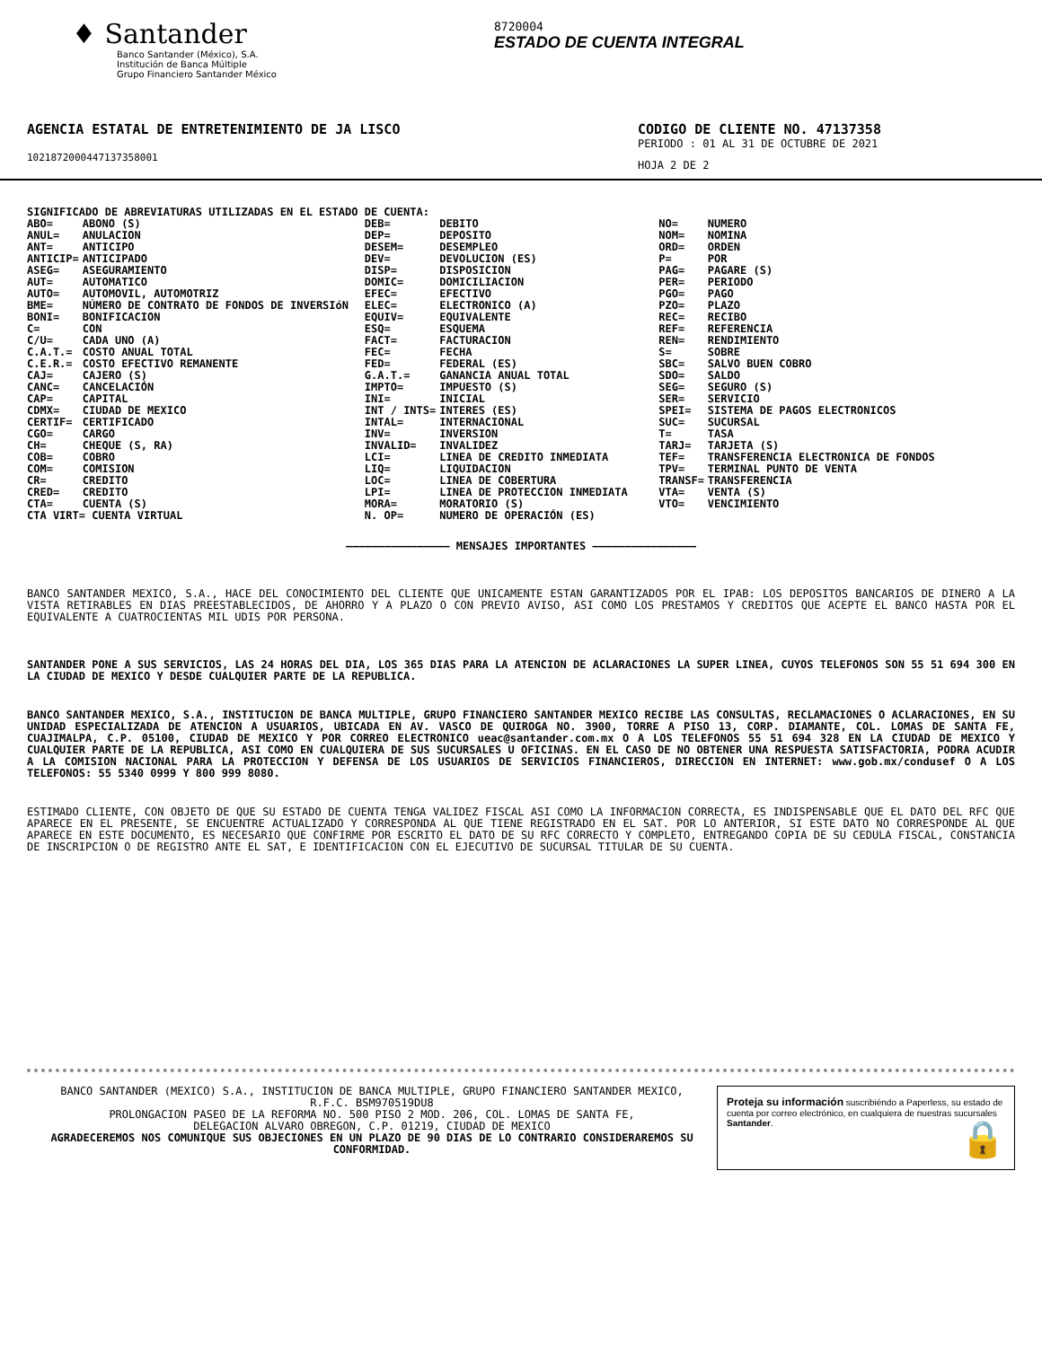♦ Santander
Banco Santander (México), S.A.
Institución de Banca Múltiple
Grupo Financiero Santander México
8720004
ESTADO DE CUENTA INTEGRAL
AGENCIA ESTATAL DE ENTRETENIMIENTO DE JA LISCO
10218720004471373580​01
CODIGO DE CLIENTE NO. 47137358
PERIODO : 01 AL 31 DE OCTUBRE DE 2021
HOJA 2 DE 2
SIGNIFICADO DE ABREVIATURAS UTILIZADAS EN EL ESTADO DE CUENTA:
| ABO= | ABONO (S) | DEB= | DEBITO | NO= | NUMERO |
| ANUL= | ANULACION | DEP= | DEPOSITO | NOM= | NOMINA |
| ANT= | ANTICIPO | DESEM= | DESEMPLEO | ORD= | ORDEN |
| ANTICIP= | ANTICIPADO | DEV= | DEVOLUCION (ES) | P= | POR |
| ASEG= | ASEGURAMIENTO | DISP= | DISPOSICION | PAG= | PAGARE (S) |
| AUT= | AUTOMATICO | DOMIC= | DOMICILIACION | PER= | PERIODO |
| AUTO= | AUTOMOVIL, AUTOMOTRIZ | EFEC= | EFECTIVO | PGO= | PAGO |
| BME= | NÚMERO DE CONTRATO DE FONDOS DE INVERSIóN | ELEC= | ELECTRONICO (A) | PZO= | PLAZO |
| BONI= | BONIFICACION | EQUIV= | EQUIVALENTE | REC= | RECIBO |
| C= | CON | ESQ= | ESQUEMA | REF= | REFERENCIA |
| C/U= | CADA UNO (A) | FACT= | FACTURACION | REN= | RENDIMIENTO |
| C.A.T.= | COSTO ANUAL TOTAL | FEC= | FECHA | S= | SOBRE |
| C.E.R.= | COSTO EFECTIVO REMANENTE | FED= | FEDERAL (ES) | SBC= | SALVO BUEN COBRO |
| CAJ= | CAJERO (S) | G.A.T.= | GANANCIA ANUAL TOTAL | SDO= | SALDO |
| CANC= | CANCELACIÓN | IMPTO= | IMPUESTO (S) | SEG= | SEGURO (S) |
| CAP= | CAPITAL | INI= | INICIAL | SER= | SERVICIO |
| CDMX= | CIUDAD DE MEXICO | INT / INTS= | INTERES (ES) | SPEI= | SISTEMA DE PAGOS ELECTRONICOS |
| CERTIF= | CERTIFICADO | INTAL= | INTERNACIONAL | SUC= | SUCURSAL |
| CGO= | CARGO | INV= | INVERSION | T= | TASA |
| CH= | CHEQUE (S, RA) | INVALID= | INVALIDEZ | TARJ= | TARJETA (S) |
| COB= | COBRO | LCI= | LINEA DE CREDITO INMEDIATA | TEF= | TRANSFERENCIA ELECTRONICA DE FONDOS |
| COM= | COMISION | LIQ= | LIQUIDACION | TPV= | TERMINAL PUNTO DE VENTA |
| CR= | CREDITO | LOC= | LINEA DE COBERTURA | TRANSF= | TRANSFERENCIA |
| CRED= | CREDITO | LPI= | LINEA DE PROTECCION INMEDIATA | VTA= | VENTA (S) |
| CTA= | CUENTA (S) | MORA= | MORATORIO (S) | VTO= | VENCIMIENTO |
| CTA VIRT= CUENTA VIRTUAL | | N. OP= | NUMERO DE OPERACIÓN (ES) | | |
———————————————— MENSAJES IMPORTANTES ————————————————
BANCO SANTANDER MEXICO, S.A., HACE DEL CONOCIMIENTO DEL CLIENTE QUE UNICAMENTE ESTAN GARANTIZADOS POR EL IPAB: LOS DEPOSITOS BANCARIOS DE DINERO A LA VISTA RETIRABLES EN DIAS PREESTABLECIDOS, DE AHORRO Y A PLAZO O CON PREVIO AVISO, ASI COMO LOS PRESTAMOS Y CREDITOS QUE ACEPTE EL BANCO HASTA POR EL EQUIVALENTE A CUATROCIENTAS MIL UDIS POR PERSONA.
SANTANDER PONE A SUS SERVICIOS, LAS 24 HORAS DEL DIA, LOS 365 DIAS PARA LA ATENCION DE ACLARACIONES LA SUPER LINEA, CUYOS TELEFONOS SON 55 51 694 300 EN LA CIUDAD DE MEXICO Y DESDE CUALQUIER PARTE DE LA REPUBLICA.
BANCO SANTANDER MEXICO, S.A., INSTITUCION DE BANCA MULTIPLE, GRUPO FINANCIERO SANTANDER MEXICO RECIBE LAS CONSULTAS, RECLAMACIONES O ACLARACIONES, EN SU UNIDAD ESPECIALIZADA DE ATENCION A USUARIOS, UBICADA EN AV. VASCO DE QUIROGA NO. 3900, TORRE A PISO 13, CORP. DIAMANTE, COL. LOMAS DE SANTA FE, CUAJIMALPA, C.P. 05100, CIUDAD DE MEXICO Y POR CORREO ELECTRONICO ueac@santander.com.mx O A LOS TELEFONOS 55 51 694 328 EN LA CIUDAD DE MEXICO Y CUALQUIER PARTE DE LA REPUBLICA, ASI COMO EN CUALQUIERA DE SUS SUCURSALES U OFICINAS. EN EL CASO DE NO OBTENER UNA RESPUESTA SATISFACTORIA, PODRA ACUDIR A LA COMISION NACIONAL PARA LA PROTECCION Y DEFENSA DE LOS USUARIOS DE SERVICIOS FINANCIEROS, DIRECCION EN INTERNET: www.gob.mx/condusef O A LOS TELEFONOS: 55 5340 0999 Y 800 999 8080.
ESTIMADO CLIENTE, CON OBJETO DE QUE SU ESTADO DE CUENTA TENGA VALIDEZ FISCAL ASI COMO LA INFORMACION CORRECTA, ES INDISPENSABLE QUE EL DATO DEL RFC QUE APARECE EN EL PRESENTE, SE ENCUENTRE ACTUALIZADO Y CORRESPONDA AL QUE TIENE REGISTRADO EN EL SAT. POR LO ANTERIOR, SI ESTE DATO NO CORRESPONDE AL QUE APARECE EN ESTE DOCUMENTO, ES NECESARIO QUE CONFIRME POR ESCRITO EL DATO DE SU RFC CORRECTO Y COMPLETO, ENTREGANDO COPIA DE SU CEDULA FISCAL, CONSTANCIA DE INSCRIPCION O DE REGISTRO ANTE EL SAT, E IDENTIFICACION CON EL EJECUTIVO DE SUCURSAL TITULAR DE SU CUENTA.
BANCO SANTANDER (MEXICO) S.A., INSTITUCION DE BANCA MULTIPLE, GRUPO FINANCIERO SANTANDER MEXICO,
R.F.C. BSM970519DU8
PROLONGACION PASEO DE LA REFORMA NO. 500 PISO 2 MOD. 206, COL. LOMAS DE SANTA FE,
DELEGACION ALVARO OBREGON, C.P. 01219, CIUDAD DE MEXICO
AGRADECEREMOS NOS COMUNIQUE SUS OBJECIONES EN UN PLAZO DE 90 DIAS DE LO CONTRARIO CONSIDERAREMOS SU CONFORMIDAD.
Proteja su información suscribiéndo a Paperless, su estado de cuenta por correo electrónico, en cualquiera de nuestras sucursales Santander. 🔒